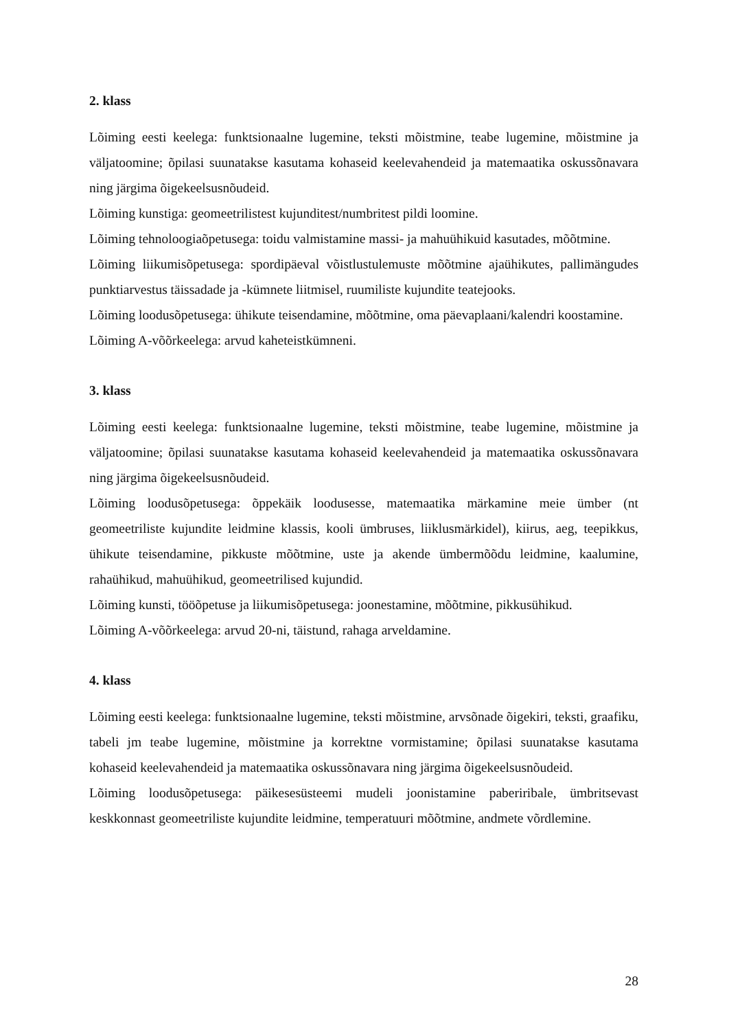2. klass
Lõiming eesti keelega: funktsionaalne lugemine, teksti mõistmine, teabe lugemine, mõistmine ja väljatoomine; õpilasi suunatakse kasutama kohaseid keelevahendeid ja matemaatika oskussõnavara ning järgima õigekeelsusnõudeid.
Lõiming kunstiga: geomeetrilistest kujunditest/numbritest pildi loomine.
Lõiming tehnoloogiaõpetusega: toidu valmistamine massi- ja mahuühikuid kasutades, mõõtmine.
Lõiming liikumisõpetusega: spordipäeval võistlustulemuste mõõtmine ajaühikutes, pallimängudes punktiarvestus täissadade ja -kümnete liitmisel, ruumiliste kujundite teatejooks.
Lõiming loodusõpetusega: ühikute teisendamine, mõõtmine, oma päevaplaani/kalendri koostamine.
Lõiming A-võõrkeelega: arvud kaheteistkümneni.
3. klass
Lõiming eesti keelega: funktsionaalne lugemine, teksti mõistmine, teabe lugemine, mõistmine ja väljatoomine; õpilasi suunatakse kasutama kohaseid keelevahendeid ja matemaatika oskussõnavara ning järgima õigekeelsusnõudeid.
Lõiming loodusõpetusega: õppekäik loodusesse, matemaatika märkamine meie ümber (nt geomeetriliste kujundite leidmine klassis, kooli ümbruses, liiklusmärkidel), kiirus, aeg, teepikkus, ühikute teisendamine, pikkuste mõõtmine, uste ja akende ümbermõõdu leidmine, kaalumine, rahaühikud, mahuühikud, geomeetrilised kujundid.
Lõiming kunsti, tööõpetuse ja liikumisõpetusega: joonestamine, mõõtmine, pikkusühikud.
Lõiming A-võõrkeelega: arvud 20-ni, täistund, rahaga arveldamine.
4. klass
Lõiming eesti keelega: funktsionaalne lugemine, teksti mõistmine, arvsõnade õigekiri, teksti, graafiku, tabeli jm teabe lugemine, mõistmine ja korrektne vormistamine; õpilasi suunatakse kasutama kohaseid keelevahendeid ja matemaatika oskussõnavara ning järgima õigekeelsusnõudeid.
Lõiming loodusõpetusega: päikesesüsteemi mudeli joonistamine paberiribale, ümbritsevast keskkonnast geomeetriliste kujundite leidmine, temperatuuri mõõtmine, andmete võrdlemine.
28